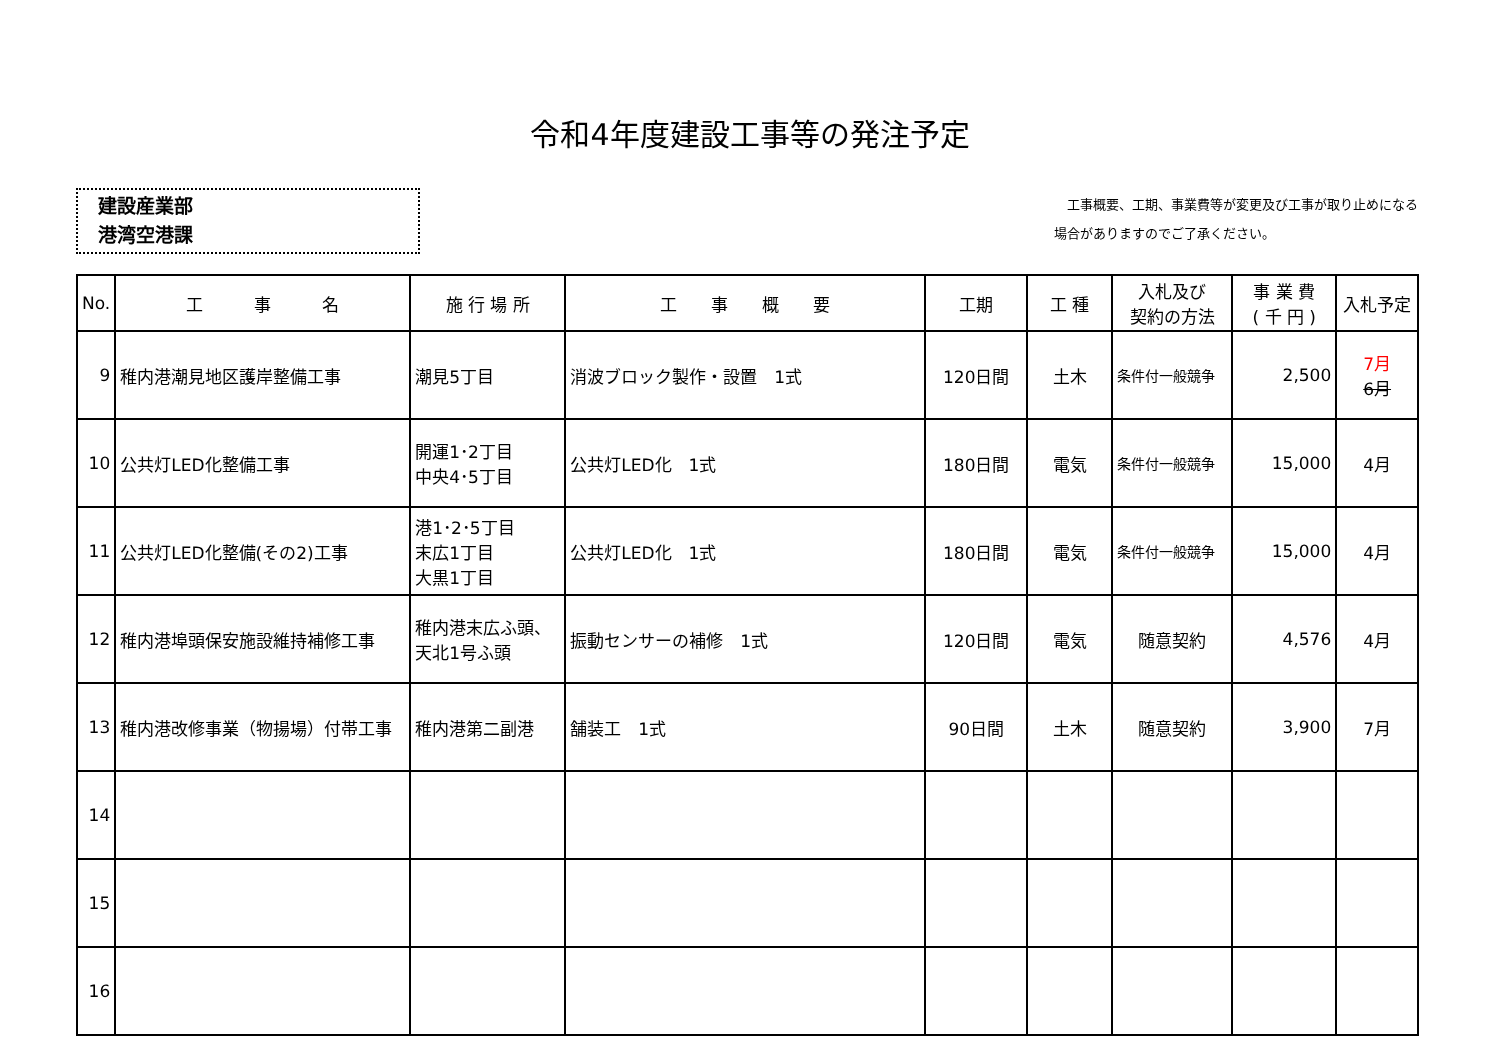令和4年度建設工事等の発注予定
建設産業部
港湾空港課
　工事概要、工期、事業費等が変更及び工事が取り止めになる
場合がありますのでご了承ください。
| No. | 工 事 名 | 施 行 場 所 | 工 事 概 要 | 工期 | 工 種 | 入札及び 契約の方法 | 事 業 費 ( 千 円 ) | 入札予定 |
| --- | --- | --- | --- | --- | --- | --- | --- | --- |
| 9 | 稚内港潮見地区護岸整備工事 | 潮見5丁目 | 消波ブロック製作・設置 1式 | 120日間 | 土木 | 条件付一般競争 | 2,500 | 7月 6月 |
| 10 | 公共灯LED化整備工事 | 開運1･2丁目 中央4･5丁目 | 公共灯LED化 1式 | 180日間 | 電気 | 条件付一般競争 | 15,000 | 4月 |
| 11 | 公共灯LED化整備(その2)工事 | 港1･2･5丁目 末広1丁目 大黒1丁目 | 公共灯LED化 1式 | 180日間 | 電気 | 条件付一般競争 | 15,000 | 4月 |
| 12 | 稚内港埠頭保安施設維持補修工事 | 稚内港末広ふ頭、天北1号ふ頭 | 振動センサーの補修 1式 | 120日間 | 電気 | 随意契約 | 4,576 | 4月 |
| 13 | 稚内港改修事業（物揚場）付帯工事 | 稚内港第二副港 | 舗装工 1式 | 90日間 | 土木 | 随意契約 | 3,900 | 7月 |
| 14 | | | | | | | | |
| 15 | | | | | | | | |
| 16 | | | | | | | | |